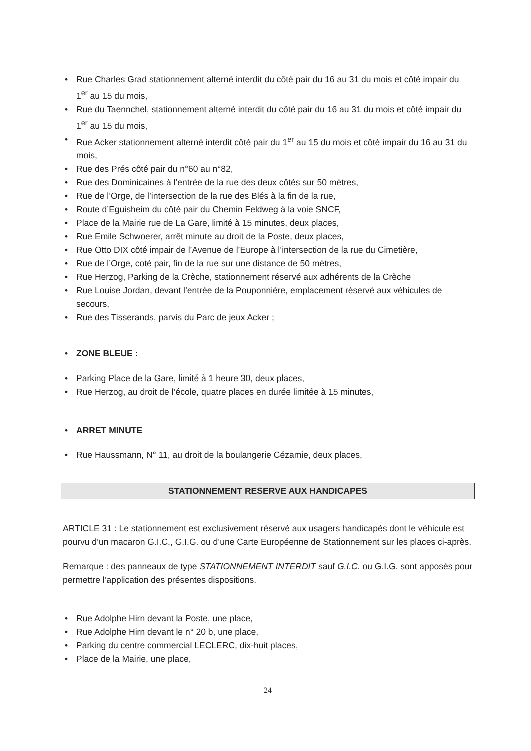• Rue Charles Grad stationnement alterné interdit du côté pair du 16 au 31 du mois et côté impair du 1<sup>er</sup> au 15 du mois,
• Rue du Taennchel, stationnement alterné interdit du côté pair du 16 au 31 du mois et côté impair du 1<sup>er</sup> au 15 du mois,
• Rue Acker stationnement alterné interdit côté pair du 1<sup>er</sup> au 15 du mois et côté impair du 16 au 31 du mois,
• Rue des Prés côté pair du n°60 au n°82,
• Rue des Dominicaines à l’entrée de la rue des deux côtés sur 50 mètres,
• Rue de l’Orge, de l’intersection de la rue des Blés à la fin de la rue,
• Route d’Eguisheim du côté pair du Chemin Feldweg à la voie SNCF,
• Place de la Mairie rue de La Gare, limité à 15 minutes, deux places,
• Rue Emile Schwoerer, arrêt minute au droit de la Poste, deux places,
• Rue Otto DIX côté impair de l’Avenue de l’Europe à l’intersection de la rue du Cimetière,
• Rue de l’Orge, coté pair, fin de la rue sur une distance de 50 mètres,
• Rue Herzog, Parking de la Crèche, stationnement réservé aux adhérents de la Crèche
• Rue Louise Jordan, devant l’entrée de la Pouponnière, emplacement réservé aux véhicules de secours,
• Rue des Tisserands, parvis du Parc de jeux Acker ;
• ZONE BLEUE :
• Parking Place de la Gare, limité à 1 heure 30, deux places,
• Rue Herzog, au droit de l’école, quatre places en durée limitée à 15 minutes,
• ARRET MINUTE
• Rue Haussmann, N° 11, au droit de la boulangerie Cézamie, deux places,
STATIONNEMENT RESERVE AUX HANDICAPES
ARTICLE 31 : Le stationnement est exclusivement réservé aux usagers handicapés dont le véhicule est pourvu d’un macaron G.I.C., G.I.G. ou d’une Carte Européenne de Stationnement sur les places ci-après.
Remarque : des panneaux de type STATIONNEMENT INTERDIT sauf G.I.C. ou G.I.G. sont apposés pour permettre l’application des présentes dispositions.
• Rue Adolphe Hirn devant la Poste, une place,
• Rue Adolphe Hirn devant le n° 20 b, une place,
• Parking du centre commercial LECLERC, dix-huit places,
• Place de la Mairie, une place,
24